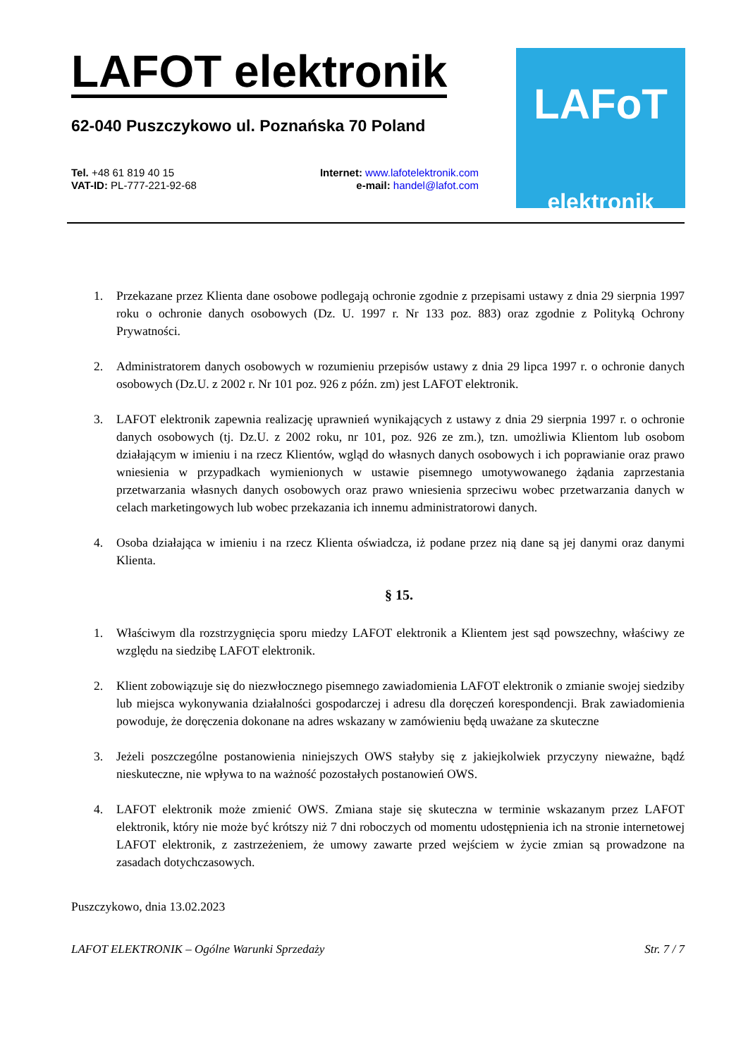LAFOT elektronik
62-040 Puszczykowo ul. Poznańska 70 Poland
Tel. +48 61 819 40 15
VAT-ID: PL-777-221-92-68
Internet: www.lafotelektronik.com
e-mail: handel@lafot.com
LAFoT
elektronik
1. Przekazane przez Klienta dane osobowe podlegają ochronie zgodnie z przepisami ustawy z dnia 29 sierpnia 1997 roku o ochronie danych osobowych (Dz. U. 1997 r. Nr 133 poz. 883) oraz zgodnie z Polityką Ochrony Prywatności.
2. Administratorem danych osobowych w rozumieniu przepisów ustawy z dnia 29 lipca 1997 r. o ochronie danych osobowych (Dz.U. z 2002 r. Nr 101 poz. 926 z późn. zm) jest LAFOT elektronik.
3. LAFOT elektronik zapewnia realizację uprawnień wynikających z ustawy z dnia 29 sierpnia 1997 r. o ochronie danych osobowych (tj. Dz.U. z 2002 roku, nr 101, poz. 926 ze zm.), tzn. umożliwia Klientom lub osobom działającym w imieniu i na rzecz Klientów, wgląd do własnych danych osobowych i ich poprawianie oraz prawo wniesienia w przypadkach wymienionych w ustawie pisemnego umotywowanego żądania zaprzestania przetwarzania własnych danych osobowych oraz prawo wniesienia sprzeciwu wobec przetwarzania danych w celach marketingowych lub wobec przekazania ich innemu administratorowi danych.
4. Osoba działająca w imieniu i na rzecz Klienta oświadcza, iż podane przez nią dane są jej danymi oraz danymi Klienta.
§ 15.
1. Właściwym dla rozstrzygnięcia sporu miedzy LAFOT elektronik a Klientem jest sąd powszechny, właściwy ze względu na siedzibę LAFOT elektronik.
2. Klient zobowiązuje się do niezwłocznego pisemnego zawiadomienia LAFOT elektronik o zmianie swojej siedziby lub miejsca wykonywania działalności gospodarczej i adresu dla doręczeń korespondencji. Brak zawiadomienia powoduje, że doręczenia dokonane na adres wskazany w zamówieniu będą uważane za skuteczne
3. Jeżeli poszczególne postanowienia niniejszych OWS stałyby się z jakiejkolwiek przyczyny nieważne, bądź nieskuteczne, nie wpływa to na ważność pozostałych postanowień OWS.
4. LAFOT elektronik może zmienić OWS. Zmiana staje się skuteczna w terminie wskazanym przez LAFOT elektronik, który nie może być krótszy niż 7 dni roboczych od momentu udostępnienia ich na stronie internetowej LAFOT elektronik, z zastrzeżeniem, że umowy zawarte przed wejściem w życie zmian są prowadzone na zasadach dotychczasowych.
Puszczykowo, dnia 13.02.2023
LAFOT ELEKTRONIK – Ogólne Warunki Sprzedaży Str. 7 / 7